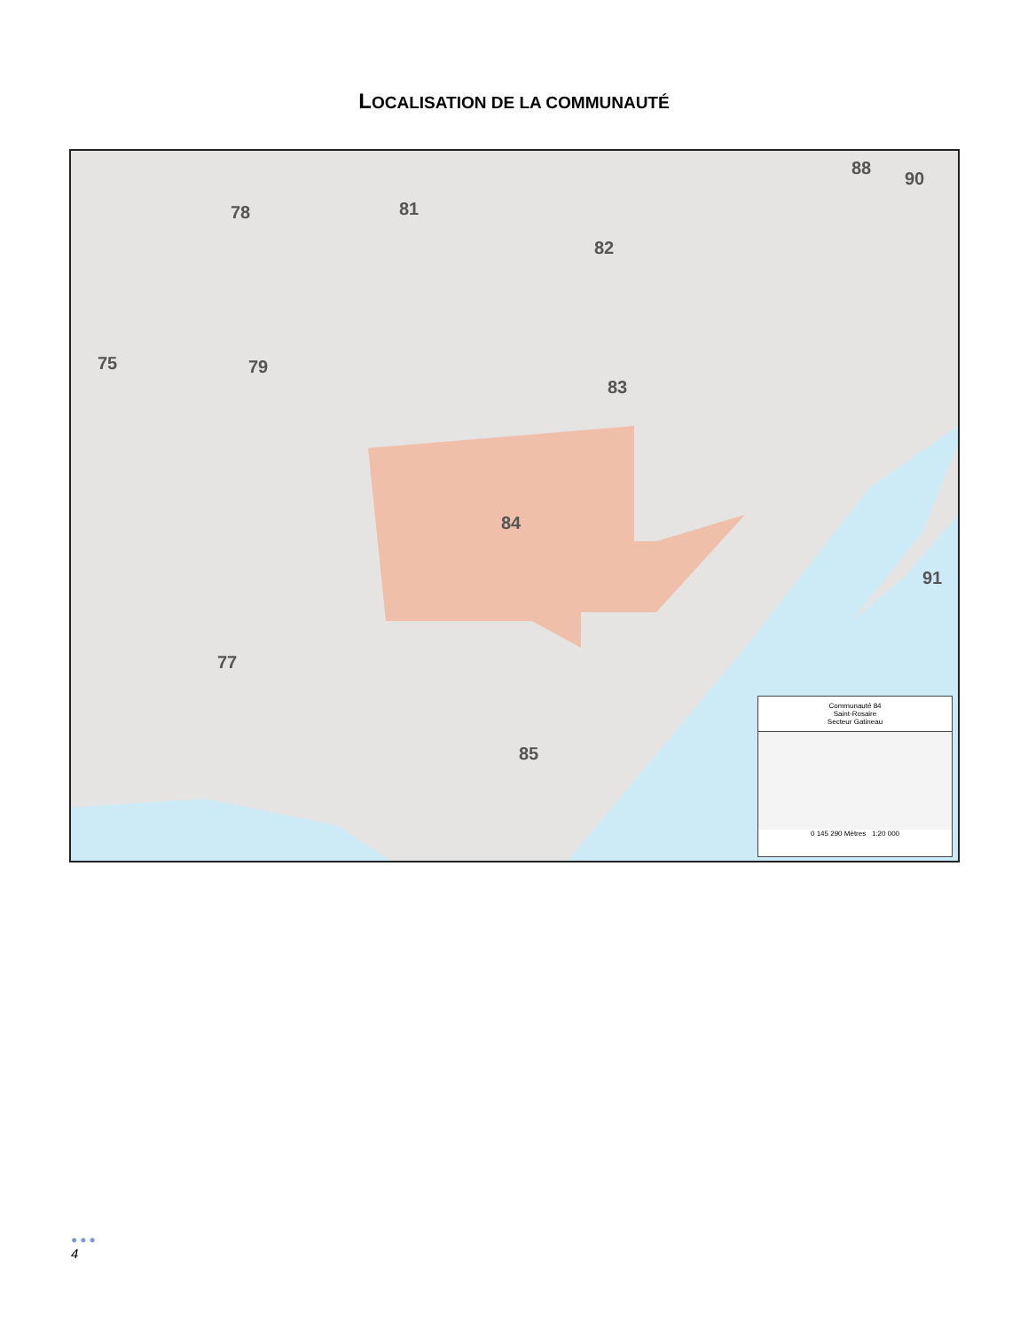LOCALISATION DE LA COMMUNAUTÉ
78 81
82
88
90
75 79
83
84
91
77
85
Communauté 84
Saint-Rosaire
Secteur Gatineau
0 145 290 Mètres 1:20 000
●●●
4